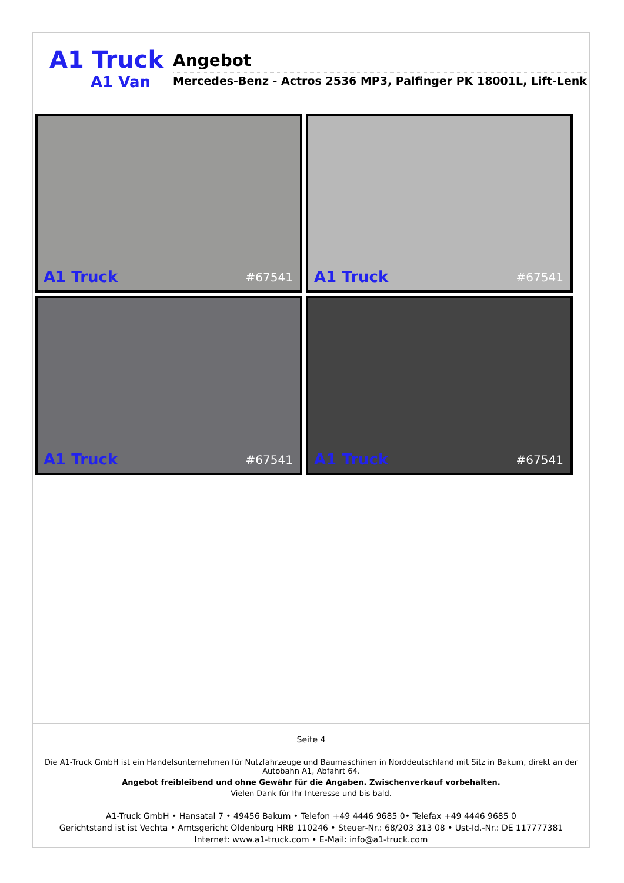A1 Truck
A1 Van
Angebot
Mercedes-Benz - Actros 2536 MP3, Palfinger PK 18001L, Lift-Lenk
A1 Truck #67541
A1 Truck #67541
A1 Truck #67541
A1 Truck #67541
Seite 4
Die A1-Truck GmbH ist ein Handelsunternehmen für Nutzfahrzeuge und Baumaschinen in Norddeutschland mit Sitz in Bakum, direkt an der Autobahn A1, Abfahrt 64.
Angebot freibleibend und ohne Gewähr für die Angaben. Zwischenverkauf vorbehalten.
Vielen Dank für Ihr Interesse und bis bald.
A1-Truck GmbH • Hansatal 7 • 49456 Bakum • Telefon +49 4446 9685 0• Telefax +49 4446 9685 0
Gerichtstand ist ist Vechta • Amtsgericht Oldenburg HRB 110246 • Steuer-Nr.: 68/203 313 08 • Ust-Id.-Nr.: DE 117777381
Internet: www.a1-truck.com • E-Mail: info@a1-truck.com